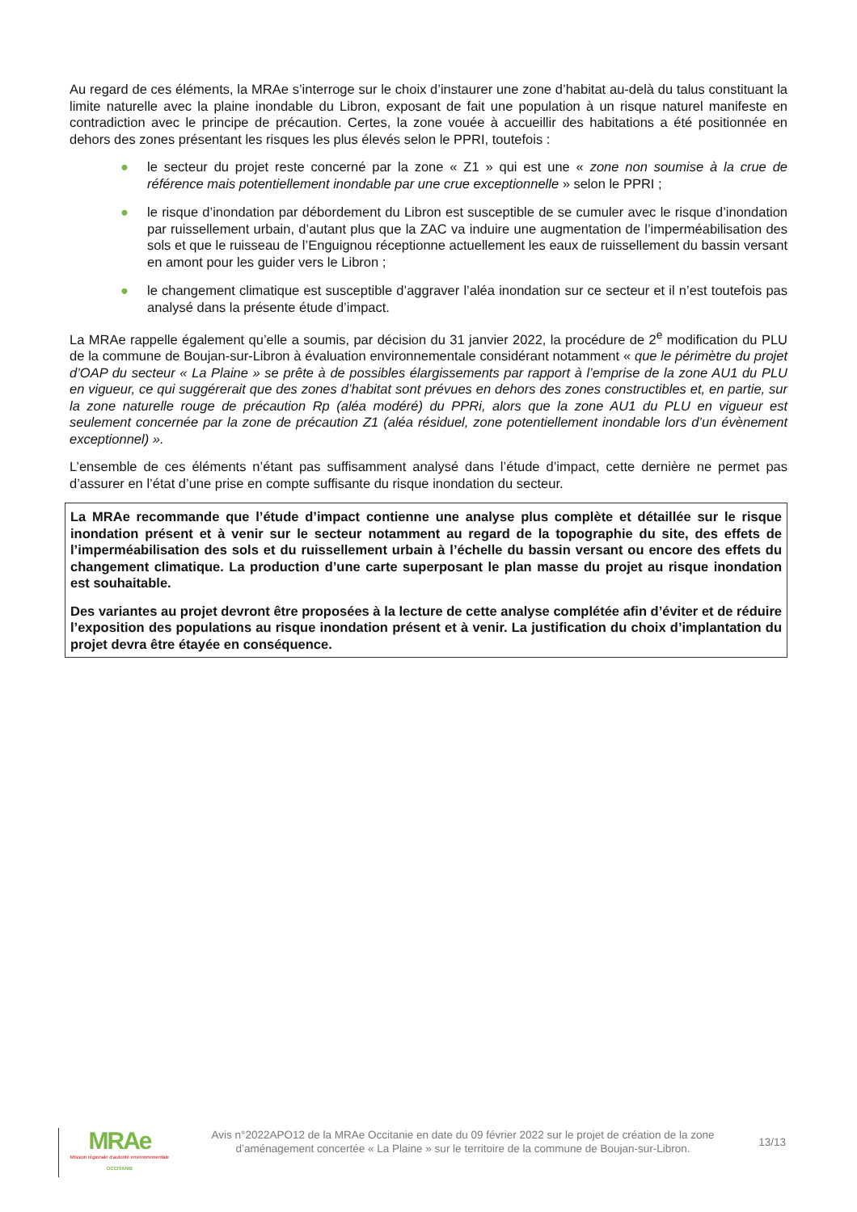Au regard de ces éléments, la MRAe s’interroge sur le choix d’instaurer une zone d’habitat au-delà du talus constituant la limite naturelle avec la plaine inondable du Libron, exposant de fait une population à un risque naturel manifeste en contradiction avec le principe de précaution. Certes, la zone vouée à accueillir des habitations a été positionnée en dehors des zones présentant les risques les plus élevés selon le PPRI, toutefois :
● le secteur du projet reste concerné par la zone « Z1 » qui est une « zone non soumise à la crue de référence mais potentiellement inondable par une crue exceptionnelle » selon le PPRI ;
● le risque d’inondation par débordement du Libron est susceptible de se cumuler avec le risque d’inondation par ruissellement urbain, d’autant plus que la ZAC va induire une augmentation de l’imperméabilisation des sols et que le ruisseau de l’Enguignou réceptionne actuellement les eaux de ruissellement du bassin versant en amont pour les guider vers le Libron ;
● le changement climatique est susceptible d’aggraver l’aléa inondation sur ce secteur et il n’est toutefois pas analysé dans la présente étude d’impact.
La MRAe rappelle également qu’elle a soumis, par décision du 31 janvier 2022, la procédure de 2<sup>e</sup> modification du PLU de la commune de Boujan-sur-Libron à évaluation environnementale considérant notamment « que le périmètre du projet d’OAP du secteur « La Plaine » se prête à de possibles élargissements par rapport à l’emprise de la zone AU1 du PLU en vigueur, ce qui suggérerait que des zones d’habitat sont prévues en dehors des zones constructibles et, en partie, sur la zone naturelle rouge de précaution Rp (aléa modéré) du PPRi, alors que la zone AU1 du PLU en vigueur est seulement concernée par la zone de précaution Z1 (aléa résiduel, zone potentiellement inondable lors d’un évènement exceptionnel) ».
L’ensemble de ces éléments n’étant pas suffisamment analysé dans l’étude d’impact, cette dernière ne permet pas d’assurer en l’état d’une prise en compte suffisante du risque inondation du secteur.
La MRAe recommande que l’étude d’impact contienne une analyse plus complète et détaillée sur le risque inondation présent et à venir sur le secteur notamment au regard de la topographie du site, des effets de l’imperméabilisation des sols et du ruissellement urbain à l’échelle du bassin versant ou encore des effets du changement climatique. La production d’une carte superposant le plan masse du projet au risque inondation est souhaitable.
Des variantes au projet devront être proposées à la lecture de cette analyse complétée afin d’éviter et de réduire l’exposition des populations au risque inondation présent et à venir. La justification du choix d’implantation du projet devra être étayée en conséquence.
MRAe
Mission régionale d’autorité environnementale
OCCITANIE
Avis n°2022APO12 de la MRAe Occitanie en date du 09 février 2022 sur le projet de création de la zone d’aménagement concertée « La Plaine » sur le territoire de la commune de Boujan-sur-Libron.
13/13